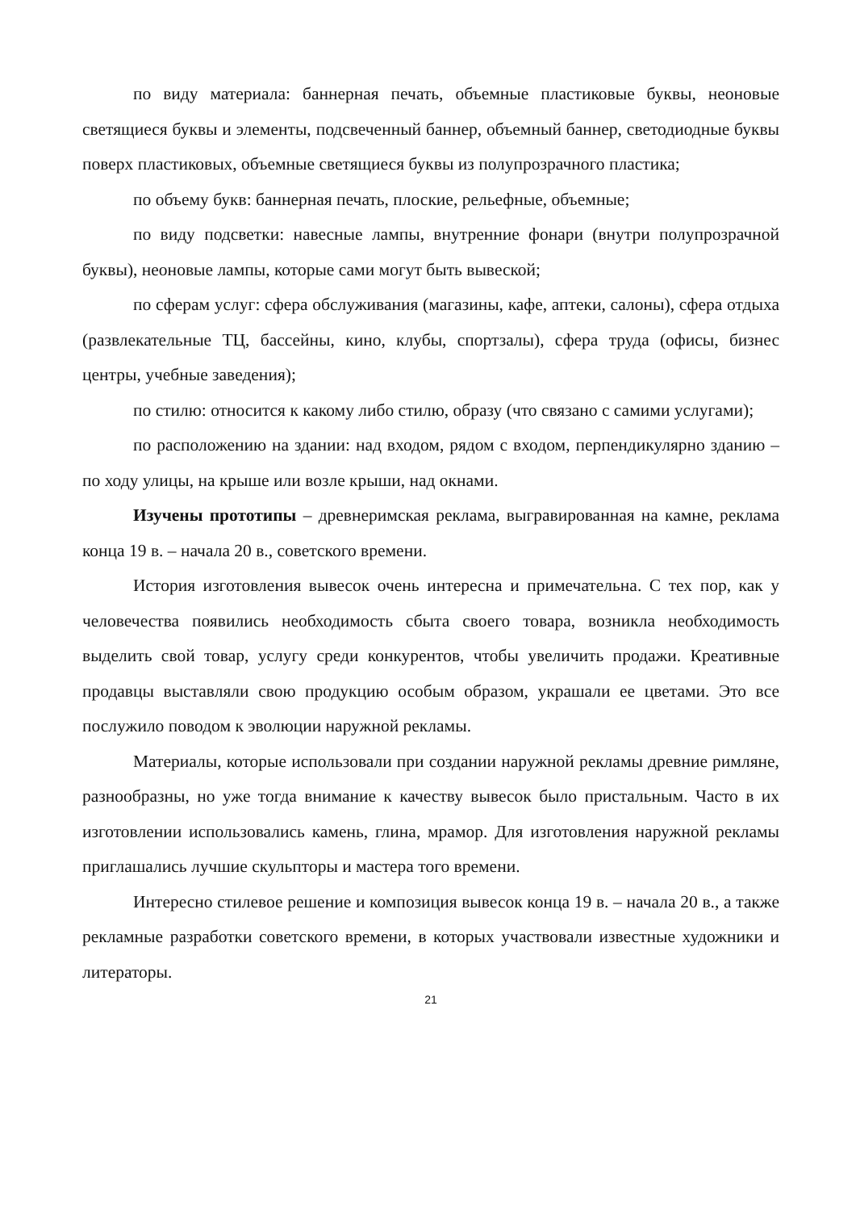по виду материала: баннерная печать, объемные пластиковые буквы, неоновые светящиеся буквы и элементы, подсвеченный баннер, объемный баннер, светодиодные буквы поверх пластиковых, объемные светящиеся буквы из полупрозрачного пластика;
по объему букв: баннерная печать, плоские, рельефные, объемные;
по виду подсветки: навесные лампы, внутренние фонари (внутри полупрозрачной буквы), неоновые лампы, которые сами могут быть вывеской;
по сферам услуг: сфера обслуживания (магазины, кафе, аптеки, салоны), сфера отдыха (развлекательные ТЦ, бассейны, кино, клубы, спортзалы), сфера труда (офисы, бизнес центры, учебные заведения);
по стилю: относится к какому либо стилю, образу (что связано с самими услугами);
по расположению на здании: над входом, рядом с входом, перпендикулярно зданию – по ходу улицы, на крыше или возле крыши, над окнами.
Изучены прототипы – древнеримская реклама, выгравированная на камне, реклама конца 19 в. – начала 20 в., советского времени.
История изготовления вывесок очень интересна и примечательна. С тех пор, как у человечества появились необходимость сбыта своего товара, возникла необходимость выделить свой товар, услугу среди конкурентов, чтобы увеличить продажи. Креативные продавцы выставляли свою продукцию особым образом, украшали ее цветами. Это все послужило поводом к эволюции наружной рекламы.
Материалы, которые использовали при создании наружной рекламы древние римляне, разнообразны, но уже тогда внимание к качеству вывесок было пристальным. Часто в их изготовлении использовались камень, глина, мрамор. Для изготовления наружной рекламы приглашались лучшие скульпторы и мастера того времени.
Интересно стилевое решение и композиция вывесок конца 19 в. – начала 20 в., а также рекламные разработки советского времени, в которых участвовали известные художники и литераторы.
21